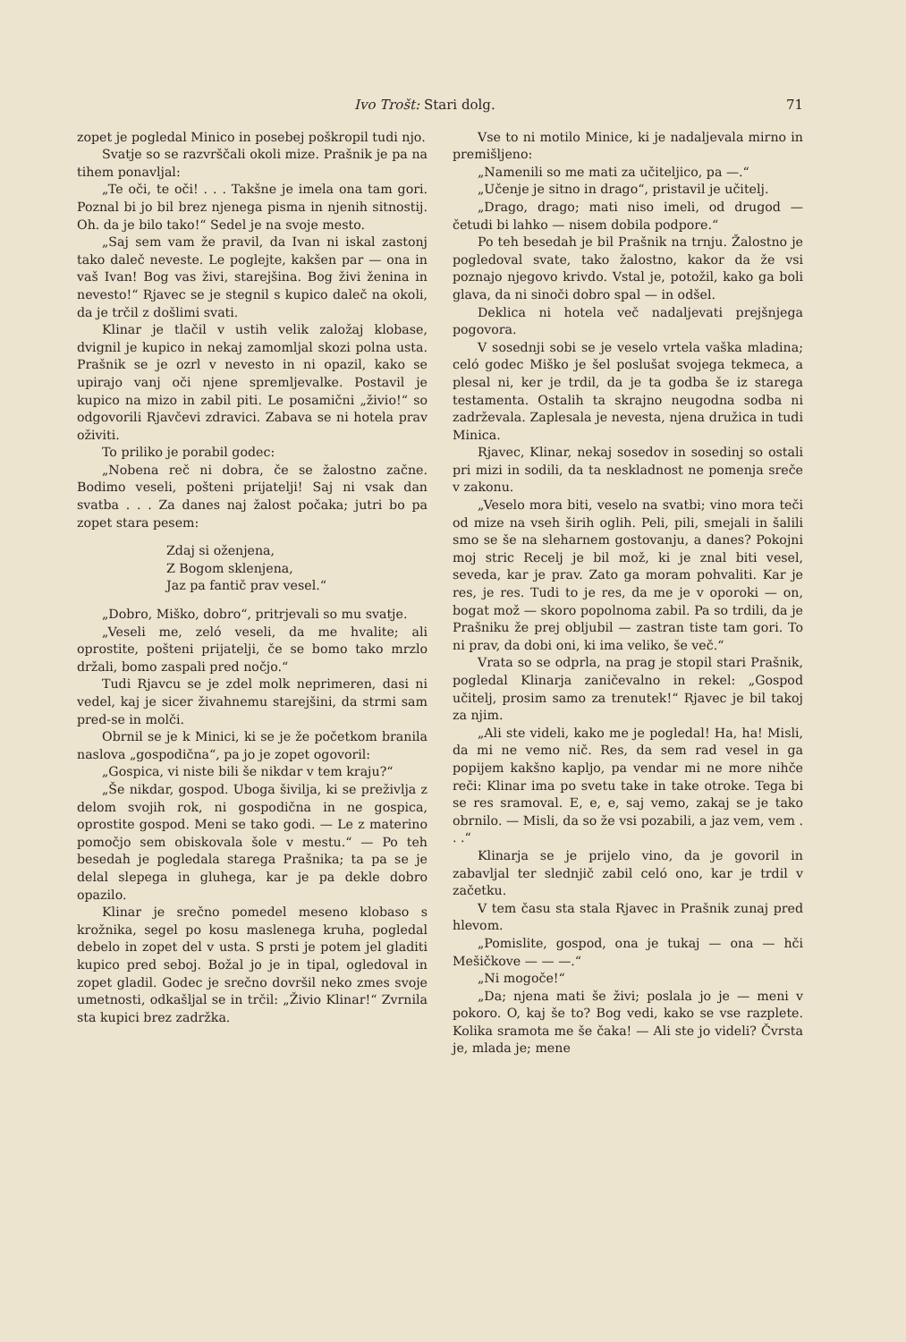Ivo Trošt: Stari dolg. 71
zopet je pogledal Minico in posebej poškropil tudi njo.
Svatje so se razvrščali okoli mize. Prašnik je pa na tihem ponavljal:
„Te oči, te oči! . . . Takšne je imela ona tam gori. Poznal bi jo bil brez njenega pisma in njenih sitnostij. Oh. da je bilo tako!“ Sedel je na svoje mesto.
„Saj sem vam že pravil, da Ivan ni iskal zastonj tako daleč neveste. Le poglejte, kakšen par — ona in vaš Ivan! Bog vas živi, starejšina. Bog živi ženina in nevesto!“ Rjavec se je stegnil s kupico daleč na okoli, da je trčil z došlimi svati.
Klinar je tlačil v ustih velik založaj klobase, dvignil je kupico in nekaj zamomljal skozi polna usta. Prašnik se je ozrl v nevesto in ni opazil, kako se upirajo vanj oči njene spremljevalke. Postavil je kupico na mizo in zabil piti. Le posamični „živio!“ so odgovorili Rjavčevi zdravici. Zabava se ni hotela prav oživiti.
To priliko je porabil godec:
„Nobena reč ni dobra, če se žalostno začne. Bodimo veseli, pošteni prijatelji! Saj ni vsak dan svatba . . . Za danes naj žalost počaka; jutri bo pa zopet stara pesem:
Zdaj si oženjena,
Z Bogom sklenjena,
Jaz pa fantič prav vesel.“
„Dobro, Miško, dobro“, pritrjevali so mu svatje.
„Veseli me, zeló veseli, da me hvalite; ali oprostite, pošteni prijatelji, če se bomo tako mrzlo držali, bomo zaspali pred nočjo.“
Tudi Rjavcu se je zdel molk neprimeren, dasi ni vedel, kaj je sicer živahnemu starejšini, da strmi sam pred-se in molči.
Obrnil se je k Minici, ki se je že početkom branila naslova „gospodična“, pa jo je zopet ogovoril:
„Gospica, vi niste bili še nikdar v tem kraju?“
„Še nikdar, gospod. Uboga šivilja, ki se preživlja z delom svojih rok, ni gospodična in ne gospica, oprostite gospod. Meni se tako godi. — Le z materino pomočjo sem obiskovala šole v mestu.“ — Po teh besedah je pogledala starega Prašnika; ta pa se je delal slepega in gluhega, kar je pa dekle dobro opazilo.
Klinar je srečno pomedel meseno klobaso s krožnika, segel po kosu maslenega kruha, pogledal debelo in zopet del v usta. S prsti je potem jel gladiti kupico pred seboj. Božal jo je in tipal, ogledoval in zopet gladil. Godec je srečno dovršil neko zmes svoje umetnosti, odkašljal se in trčil: „Živio Klinar!“ Zvrnila sta kupici brez zadržka.
Vse to ni motilo Minice, ki je nadaljevala mirno in premišljeno:
„Namenili so me mati za učiteljico, pa —.“
„Učenje je sitno in drago“, pristavil je učitelj.
„Drago, drago; mati niso imeli, od drugod — četudi bi lahko — nisem dobila podpore.“
Po teh besedah je bil Prašnik na trnju. Žalostno je pogledoval svate, tako žalostno, kakor da že vsi poznajo njegovo krivdo. Vstal je, potožil, kako ga boli glava, da ni sinoči dobro spal — in odšel.
Deklica ni hotela več nadaljevati prejšnjega pogovora.
V sosednji sobi se je veselo vrtela vaška mladina; celó godec Miško je šel poslušat svojega tekmeca, a plesal ni, ker je trdil, da je ta godba še iz starega testamenta. Ostalih ta skrajno neugodna sodba ni zadrževala. Zaplesala je nevesta, njena družica in tudi Minica.
Rjavec, Klinar, nekaj sosedov in sosedinj so ostali pri mizi in sodili, da ta neskladnost ne pomenja sreče v zakonu.
„Veselo mora biti, veselo na svatbi; vino mora teči od mize na vseh širih oglih. Peli, pili, smejali in šalili smo se še na sleharnem gostovanju, a danes? Pokojni moj stric Recelj je bil mož, ki je znal biti vesel, seveda, kar je prav. Zato ga moram pohvaliti. Kar je res, je res. Tudi to je res, da me je v oporoki — on, bogat mož — skoro popolnoma zabil. Pa so trdili, da je Prašniku že prej obljubil — zastran tiste tam gori. To ni prav, da dobi oni, ki ima veliko, še več.“
Vrata so se odprla, na prag je stopil stari Prašnik, pogledal Klinarja zaničevalno in rekel: „Gospod učitelj, prosim samo za trenutek!“ Rjavec je bil takoj za njim.
„Ali ste videli, kako me je pogledal! Ha, ha! Misli, da mi ne vemo nič. Res, da sem rad vesel in ga popijem kakšno kapljo, pa vendar mi ne more nihče reči: Klinar ima po svetu take in take otroke. Tega bi se res sramoval. E, e, e, saj vemo, zakaj se je tako obrnilo. — Misli, da so že vsi pozabili, a jaz vem, vem . . .“
Klinarja se je prijelo vino, da je govoril in zabavljal ter slednjič zabil celó ono, kar je trdil v začetku.
V tem času sta stala Rjavec in Prašnik zunaj pred hlevom.
„Pomislite, gospod, ona je tukaj — ona — hči Mešičkove — — —.“
„Ni mogoče!“
„Da; njena mati še živi; poslala jo je — meni v pokoro. O, kaj še to? Bog vedi, kako se vse razplete. Kolika sramota me še čaka! — Ali ste jo videli? Čvrsta je, mlada je; mene